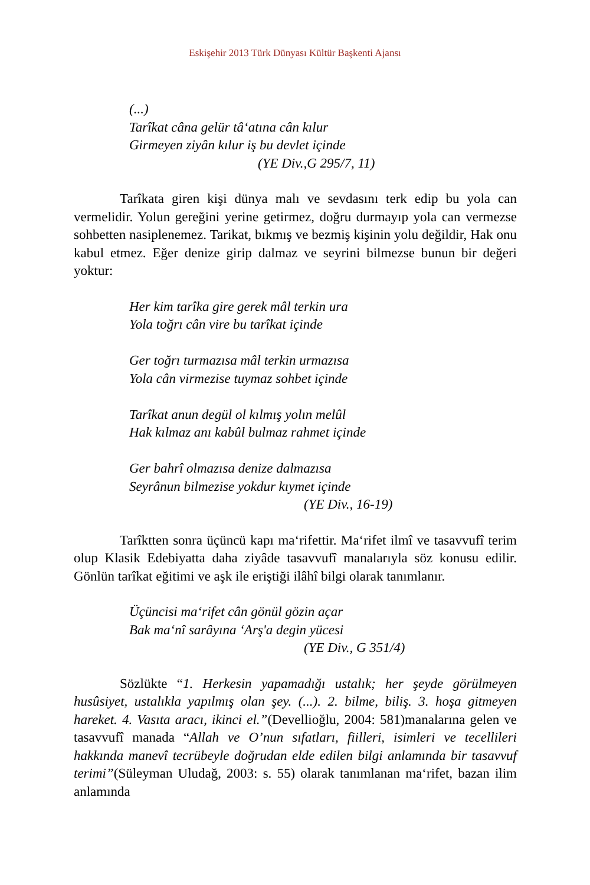Eskişehir 2013 Türk Dünyası Kültür Başkenti Ajansı
(...)
Tarîkat câna gelür tâ‘atına cân kılur
Girmeyen ziyân kılur iş bu devlet içinde
(YE Div.,G 295/7, 11)
Tarîkata giren kişi dünya malı ve sevdasını terk edip bu yola can vermelidir. Yolun gereğini yerine getirmez, doğru durmayıp yola can vermezse sohbetten nasiplenemez. Tarikat, bıkmış ve bezmiş kişinin yolu değildir, Hak onu kabul etmez. Eğer denize girip dalmaz ve seyrini bilmezse bunun bir değeri yoktur:
Her kim tarîka gire gerek mâl terkin ura
Yola toğrı cân vire bu tarîkat içinde
Ger toğrı turmazısa mâl terkin urmazısa
Yola cân virmezise tuymaz sohbet içinde
Tarîkat anun degül ol kılmış yolın melûl
Hak kılmaz anı kabûl bulmaz rahmet içinde
Ger bahrî olmazısa denize dalmazısa
Seyrânun bilmezise yokdur kıymet içinde
(YE Div., 16-19)
Tarîktten sonra üçüncü kapı ma‘rifettir. Ma‘rifet ilmî ve tasavvufî terim olup Klasik Edebiyatta daha ziyâde tasavvufî manalarıyla söz konusu edilir. Gönlün tarîkat eğitimi ve aşk ile eriştiği ilâhî bilgi olarak tanımlanır.
Üçüncisi ma‘rifet cân gönül gözin açar
Bak ma‘nî sarâyına ‘Arş'a degin yücesi
(YE Div., G 351/4)
Sözlükte “1. Herkesin yapamadığı ustalık; her şeyde görülmeyen husûsiyet, ustalıkla yapılmış olan şey. (...). 2. bilme, biliş. 3. hoşa gitmeyen hareket. 4. Vasıta aracı, ikinci el.”(Devellioğlu, 2004: 581)manalarına gelen ve tasavvufî manada “Allah ve O’nun sıfatları, fiilleri, isimleri ve tecellileri hakkında manevî tecrübeyle doğrudan elde edilen bilgi anlamında bir tasavvuf terimi”(Süleyman Uludağ, 2003: s. 55) olarak tanımlanan ma‘rifet, bazan ilim anlamında